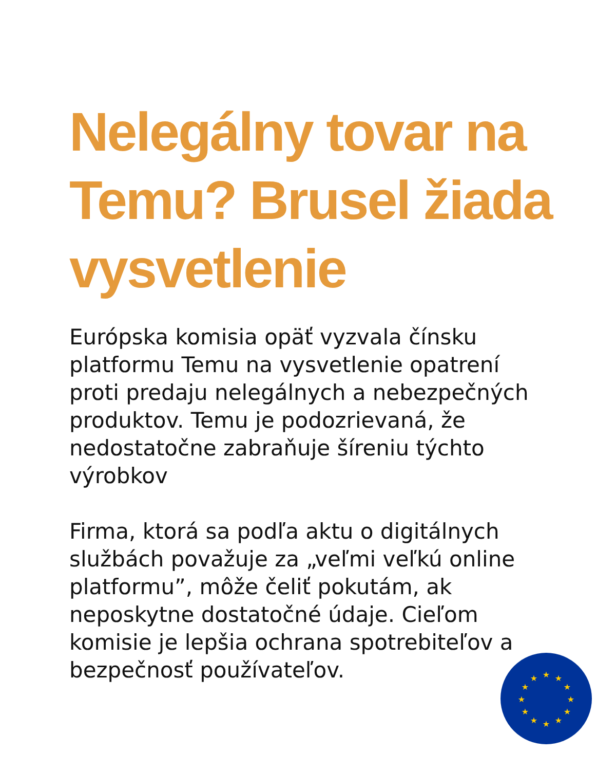Nelegálny tovar na Temu? Brusel žiada vysvetlenie
Európska komisia opäť vyzvala čínsku platformu Temu na vysvetlenie opatrení proti predaju nelegálnych a nebezpečných produktov. Temu je podozrievaná, že nedostatočne zabraňuje šíreniu týchto výrobkov
Firma, ktorá sa podľa aktu o digitálnych službách považuje za „veľmi veľkú online platformu”, môže čeliť pokutám, ak neposkytne dostatočné údaje. Cieľom komisie je lepšia ochrana spotrebiteľov a bezpečnosť používateľov.
★
★
★
★
★
★
★
★
★
★
★
★